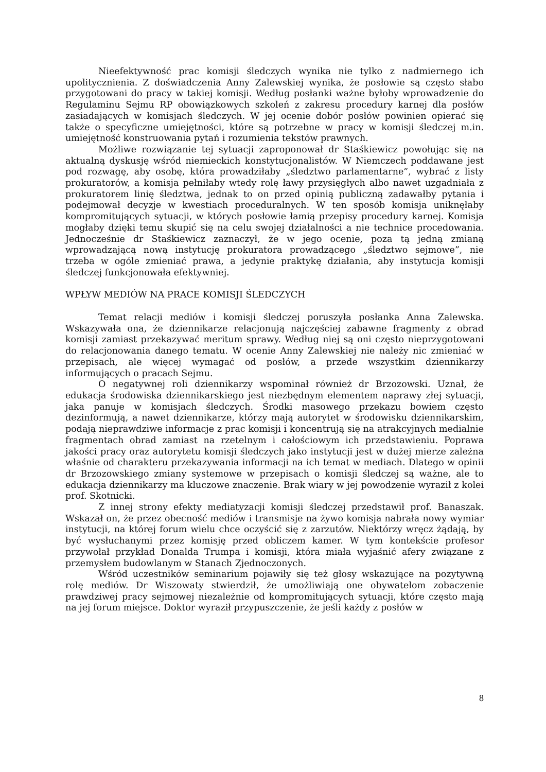Nieefektywność prac komisji śledczych wynika nie tylko z nadmiernego ich upolitycznienia. Z doświadczenia Anny Zalewskiej wynika, że posłowie są często słabo przygotowani do pracy w takiej komisji. Według posłanki ważne byłoby wprowadzenie do Regulaminu Sejmu RP obowiązkowych szkoleń z zakresu procedury karnej dla posłów zasiadających w komisjach śledczych. W jej ocenie dobór posłów powinien opierać się także o specyficzne umiejętności, które są potrzebne w pracy w komisji śledczej m.in. umiejętność konstruowania pytań i rozumienia tekstów prawnych.
Możliwe rozwiązanie tej sytuacji zaproponował dr Staśkiewicz powołując się na aktualną dyskusję wśród niemieckich konstytucjonalistów. W Niemczech poddawane jest pod rozwagę, aby osobę, która prowadziłaby „śledztwo parlamentarne”, wybrać z listy prokuratorów, a komisja pełniłaby wtedy rolę ławy przysięgłych albo nawet uzgadniała z prokuratorem linię śledztwa, jednak to on przed opinią publiczną zadawałby pytania i podejmował decyzje w kwestiach proceduralnych. W ten sposób komisja uniknęłaby kompromitujących sytuacji, w których posłowie łamią przepisy procedury karnej. Komisja mogłaby dzięki temu skupić się na celu swojej działalności a nie technice procedowania. Jednocześnie dr Staśkiewicz zaznaczył, że w jego ocenie, poza tą jedną zmianą wprowadzającą nową instytucję prokuratora prowadzącego „śledztwo sejmowe”, nie trzeba w ogóle zmieniać prawa, a jedynie praktykę działania, aby instytucja komisji śledczej funkcjonowała efektywniej.
WPŁYW MEDIÓW NA PRACE KOMISJI ŚLEDCZYCH
Temat relacji mediów i komisji śledczej poruszyła posłanka Anna Zalewska. Wskazywała ona, że dziennikarze relacjonują najczęściej zabawne fragmenty z obrad komisji zamiast przekazywać meritum sprawy. Według niej są oni często nieprzygotowani do relacjonowania danego tematu. W ocenie Anny Zalewskiej nie należy nic zmieniać w przepisach, ale więcej wymagać od posłów, a przede wszystkim dziennikarzy informujących o pracach Sejmu.
O negatywnej roli dziennikarzy wspominał również dr Brzozowski. Uznał, że edukacja środowiska dziennikarskiego jest niezbędnym elementem naprawy złej sytuacji, jaka panuje w komisjach śledczych. Środki masowego przekazu bowiem często dezinformują, a nawet dziennikarze, którzy mają autorytet w środowisku dziennikarskim, podają nieprawdziwe informacje z prac komisji i koncentrują się na atrakcyjnych medialnie fragmentach obrad zamiast na rzetelnym i całościowym ich przedstawieniu. Poprawa jakości pracy oraz autorytetu komisji śledczych jako instytucji jest w dużej mierze zależna właśnie od charakteru przekazywania informacji na ich temat w mediach. Dlatego w opinii dr Brzozowskiego zmiany systemowe w przepisach o komisji śledczej są ważne, ale to edukacja dziennikarzy ma kluczowe znaczenie. Brak wiary w jej powodzenie wyraził z kolei prof. Skotnicki.
Z innej strony efekty mediatyzacji komisji śledczej przedstawił prof. Banaszak. Wskazał on, że przez obecność mediów i transmisje na żywo komisja nabrała nowy wymiar instytucji, na której forum wielu chce oczyścić się z zarzutów. Niektórzy wręcz żądają, by być wysłuchanymi przez komisję przed obliczem kamer. W tym kontekście profesor przywołał przykład Donalda Trumpa i komisji, która miała wyjaśnić afery związane z przemysłem budowlanym w Stanach Zjednoczonych.
Wśród uczestników seminarium pojawiły się też głosy wskazujące na pozytywną rolę mediów. Dr Wiszowaty stwierdził, że umożliwiają one obywatelom zobaczenie prawdziwej pracy sejmowej niezależnie od kompromitujących sytuacji, które często mają na jej forum miejsce. Doktor wyraził przypuszczenie, że jeśli każdy z posłów w
8